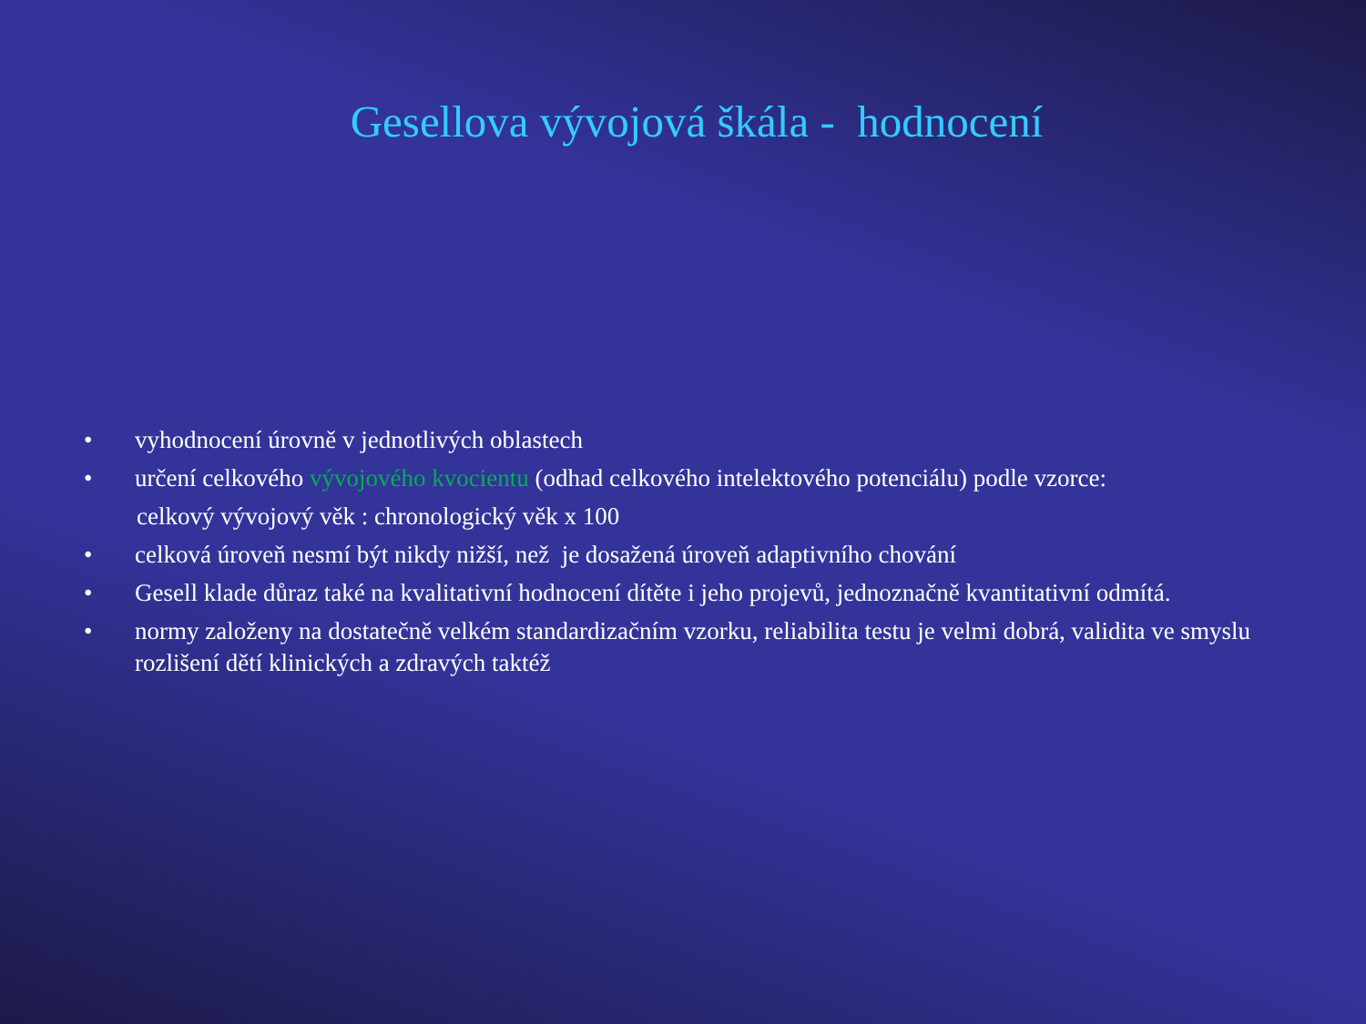Gesellova vývojová škála - hodnocení
• vyhodnocení úrovně v jednotlivých oblastech
• určení celkového vývojového kvocientu (odhad celkového intelektového potenciálu) podle vzorce:
celkový vývojový věk : chronologický věk x 100
• celková úroveň nesmí být nikdy nižší, než je dosažená úroveň adaptivního chování
• Gesell klade důraz také na kvalitativní hodnocení dítěte i jeho projevů, jednoznačně kvantitativní odmítá.
• normy založeny na dostatečně velkém standardizačním vzorku, reliabilita testu je velmi dobrá, validita ve smyslu rozlišení dětí klinických a zdravých taktéž